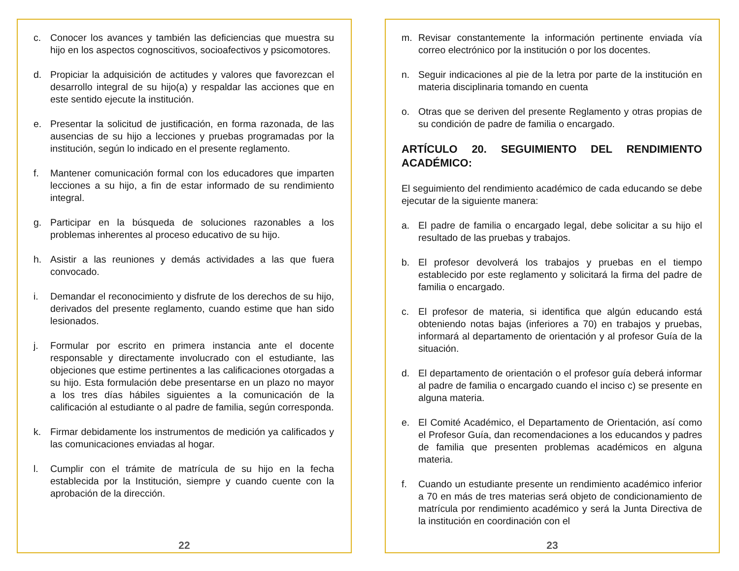c. Conocer los avances y también las deficiencias que muestra su hijo en los aspectos cognoscitivos, socioafectivos y psicomotores.
d. Propiciar la adquisición de actitudes y valores que favorezcan el desarrollo integral de su hijo(a) y respaldar las acciones que en este sentido ejecute la institución.
e. Presentar la solicitud de justificación, en forma razonada, de las ausencias de su hijo a lecciones y pruebas programadas por la institución, según lo indicado en el presente reglamento.
f. Mantener comunicación formal con los educadores que imparten lecciones a su hijo, a fin de estar informado de su rendimiento integral.
g. Participar en la búsqueda de soluciones razonables a los problemas inherentes al proceso educativo de su hijo.
h. Asistir a las reuniones y demás actividades a las que fuera convocado.
i. Demandar el reconocimiento y disfrute de los derechos de su hijo, derivados del presente reglamento, cuando estime que han sido lesionados.
j. Formular por escrito en primera instancia ante el docente responsable y directamente involucrado con el estudiante, las objeciones que estime pertinentes a las calificaciones otorgadas a su hijo. Esta formulación debe presentarse en un plazo no mayor a los tres días hábiles siguientes a la comunicación de la calificación al estudiante o al padre de familia, según corresponda.
k. Firmar debidamente los instrumentos de medición ya calificados y las comunicaciones enviadas al hogar.
l. Cumplir con el trámite de matrícula de su hijo en la fecha establecida por la Institución, siempre y cuando cuente con la aprobación de la dirección.
22
m. Revisar constantemente la información pertinente enviada vía correo electrónico por la institución o por los docentes.
n. Seguir indicaciones al pie de la letra por parte de la institución en materia disciplinaria tomando en cuenta
o. Otras que se deriven del presente Reglamento y otras propias de su condición de padre de familia o encargado.
ARTÍCULO 20. SEGUIMIENTO DEL RENDIMIENTO ACADÉMICO:
El seguimiento del rendimiento académico de cada educando se debe ejecutar de la siguiente manera:
a. El padre de familia o encargado legal, debe solicitar a su hijo el resultado de las pruebas y trabajos.
b. El profesor devolverá los trabajos y pruebas en el tiempo establecido por este reglamento y solicitará la firma del padre de familia o encargado.
c. El profesor de materia, si identifica que algún educando está obteniendo notas bajas (inferiores a 70) en trabajos y pruebas, informará al departamento de orientación y al profesor Guía de la situación.
d. El departamento de orientación o el profesor guía deberá informar al padre de familia o encargado cuando el inciso c) se presente en alguna materia.
e. El Comité Académico, el Departamento de Orientación, así como el Profesor Guía, dan recomendaciones a los educandos y padres de familia que presenten problemas académicos en alguna materia.
f. Cuando un estudiante presente un rendimiento académico inferior a 70 en más de tres materias será objeto de condicionamiento de matrícula por rendimiento académico y será la Junta Directiva de la institución en coordinación con el
23